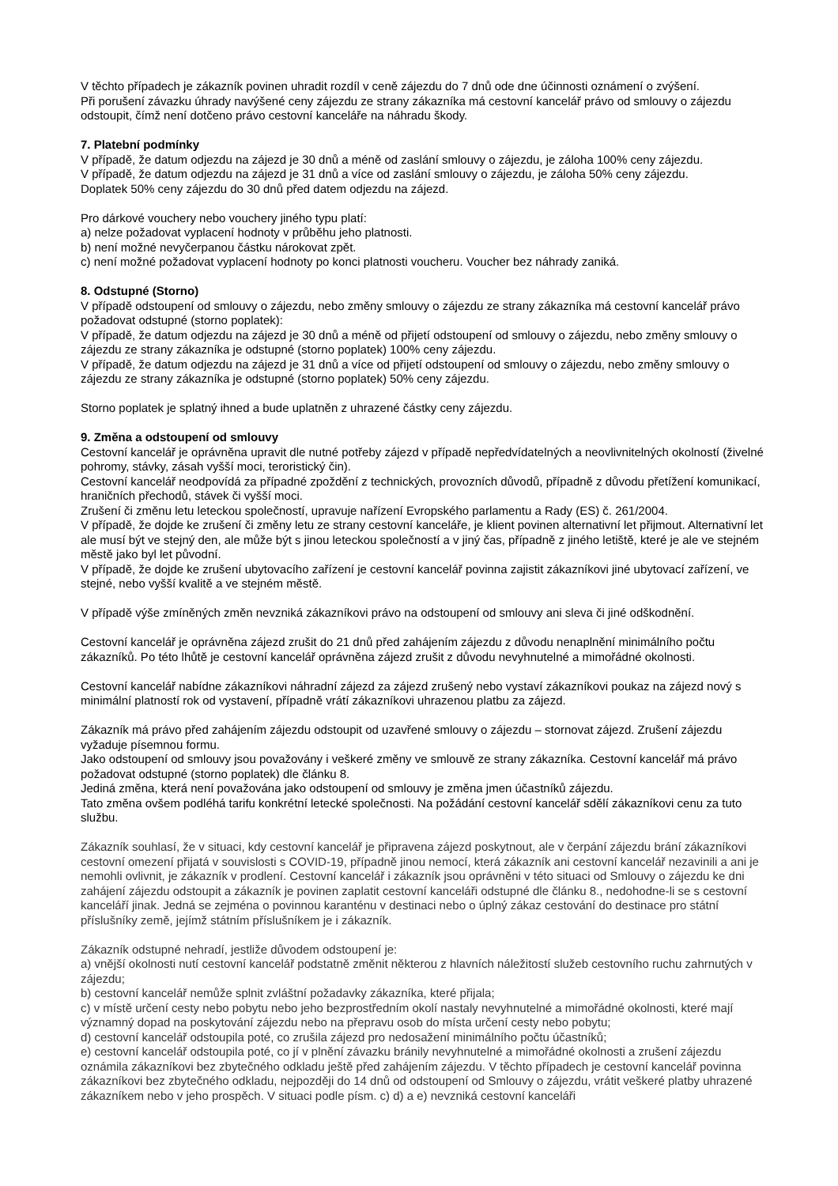V těchto případech je zákazník povinen uhradit rozdíl v ceně zájezdu do 7 dnů ode dne účinnosti oznámení o zvýšení.
Při porušení závazku úhrady navýšené ceny zájezdu ze strany zákazníka má cestovní kancelář právo od smlouvy o zájezdu odstoupit, čímž není dotčeno právo cestovní kanceláře na náhradu škody.
7. Platební podmínky
V případě, že datum odjezdu na zájezd je 30 dnů a méně od zaslání smlouvy o zájezdu, je záloha 100% ceny zájezdu.
V případě, že datum odjezdu na zájezd je 31 dnů a více od zaslání smlouvy o zájezdu, je záloha 50% ceny zájezdu.
Doplatek 50% ceny zájezdu do 30 dnů před datem odjezdu na zájezd.
Pro dárkové vouchery nebo vouchery jiného typu platí:
a) nelze požadovat vyplacení hodnoty v průběhu jeho platnosti.
b) není možné nevyčerpanou částku nárokovat zpět.
c) není možné požadovat vyplacení hodnoty po konci platnosti voucheru. Voucher bez náhrady zaniká.
8. Odstupné (Storno)
V případě odstoupení od smlouvy o zájezdu, nebo změny smlouvy o zájezdu ze strany zákazníka má cestovní kancelář právo požadovat odstupné (storno poplatek):
V případě, že datum odjezdu na zájezd je 30 dnů a méně od přijetí odstoupení od smlouvy o zájezdu, nebo změny smlouvy o zájezdu ze strany zákazníka je odstupné (storno poplatek) 100% ceny zájezdu.
V případě, že datum odjezdu na zájezd je 31 dnů a více od přijetí odstoupení od smlouvy o zájezdu, nebo změny smlouvy o zájezdu ze strany zákazníka je odstupné (storno poplatek) 50% ceny zájezdu.
Storno poplatek je splatný ihned a bude uplatněn z uhrazené částky ceny zájezdu.
9. Změna a odstoupení od smlouvy
Cestovní kancelář je oprávněna upravit dle nutné potřeby zájezd v případě nepředvídatelných a neovlivnitelných okolností (živelné pohromy, stávky, zásah vyšší moci, teroristický čin).
Cestovní kancelář neodpovídá za případné zpoždění z technických, provozních důvodů, případně z důvodu přetížení komunikací, hraničních přechodů, stávek či vyšší moci.
Zrušení či změnu letu leteckou společností, upravuje nařízení Evropského parlamentu a Rady (ES) č. 261/2004.
V případě, že dojde ke zrušení či změny letu ze strany cestovní kanceláře, je klient povinen alternativní let přijmout. Alternativní let ale musí být ve stejný den, ale může být s jinou leteckou společností a v jiný čas, případně z jiného letiště, které je ale ve stejném městě jako byl let původní.
V případě, že dojde ke zrušení ubytovacího zařízení je cestovní kancelář povinna zajistit zákazníkovi jiné ubytovací zařízení, ve stejné, nebo vyšší kvalitě a ve stejném městě.
V případě výše zmíněných změn nevzniká zákazníkovi právo na odstoupení od smlouvy ani sleva či jiné odškodnění.
Cestovní kancelář je oprávněna zájezd zrušit do 21 dnů před zahájením zájezdu z důvodu nenaplnění minimálního počtu zákazníků. Po této lhůtě je cestovní kancelář oprávněna zájezd zrušit z důvodu nevyhnutelné a mimořádné okolnosti.
Cestovní kancelář nabídne zákazníkovi náhradní zájezd za zájezd zrušený nebo vystaví zákazníkovi poukaz na zájezd nový s minimální platností rok od vystavení, případně vrátí zákazníkovi uhrazenou platbu za zájezd.
Zákazník má právo před zahájením zájezdu odstoupit od uzavřené smlouvy o zájezdu – stornovat zájezd. Zrušení zájezdu vyžaduje písemnou formu.
Jako odstoupení od smlouvy jsou považovány i veškeré změny ve smlouvě ze strany zákazníka. Cestovní kancelář má právo požadovat odstupné (storno poplatek) dle článku 8.
Jediná změna, která není považována jako odstoupení od smlouvy je změna jmen účastníků zájezdu.
Tato změna ovšem podléhá tarifu konkrétní letecké společnosti. Na požádání cestovní kancelář sdělí zákazníkovi cenu za tuto službu.
Zákazník souhlasí, že v situaci, kdy cestovní kancelář je připravena zájezd poskytnout, ale v čerpání zájezdu brání zákazníkovi cestovní omezení přijatá v souvislosti s COVID-19, případně jinou nemocí, která zákazník ani cestovní kancelář nezavinili a ani je nemohli ovlivnit, je zákazník v prodlení. Cestovní kancelář i zákazník jsou oprávněni v této situaci od Smlouvy o zájezdu ke dni zahájení zájezdu odstoupit a zákazník je povinen zaplatit cestovní kanceláři odstupné dle článku 8., nedohodne-li se s cestovní kanceláří jinak. Jedná se zejména o povinnou karanténu v destinaci nebo o úplný zákaz cestování do destinace pro státní příslušníky země, jejímž státním příslušníkem je i zákazník.
Zákazník odstupné nehradí, jestliže důvodem odstoupení je:
a) vnější okolnosti nutí cestovní kancelář podstatně změnit některou z hlavních náležitostí služeb cestovního ruchu zahrnutých v zájezdu;
b) cestovní kancelář nemůže splnit zvláštní požadavky zákazníka, které přijala;
c) v místě určení cesty nebo pobytu nebo jeho bezprostředním okolí nastaly nevyhnutelné a mimořádné okolnosti, které mají významný dopad na poskytování zájezdu nebo na přepravu osob do místa určení cesty nebo pobytu;
d) cestovní kancelář odstoupila poté, co zrušila zájezd pro nedosažení minimálního počtu účastníků;
e) cestovní kancelář odstoupila poté, co jí v plnění závazku bránily nevyhnutelné a mimořádné okolnosti a zrušení zájezdu oznámila zákazníkovi bez zbytečného odkladu ještě před zahájením zájezdu. V těchto případech je cestovní kancelář povinna zákazníkovi bez zbytečného odkladu, nejpozději do 14 dnů od odstoupení od Smlouvy o zájezdu, vrátit veškeré platby uhrazené zákazníkem nebo v jeho prospěch. V situaci podle písm. c) d) a e) nevzniká cestovní kanceláři